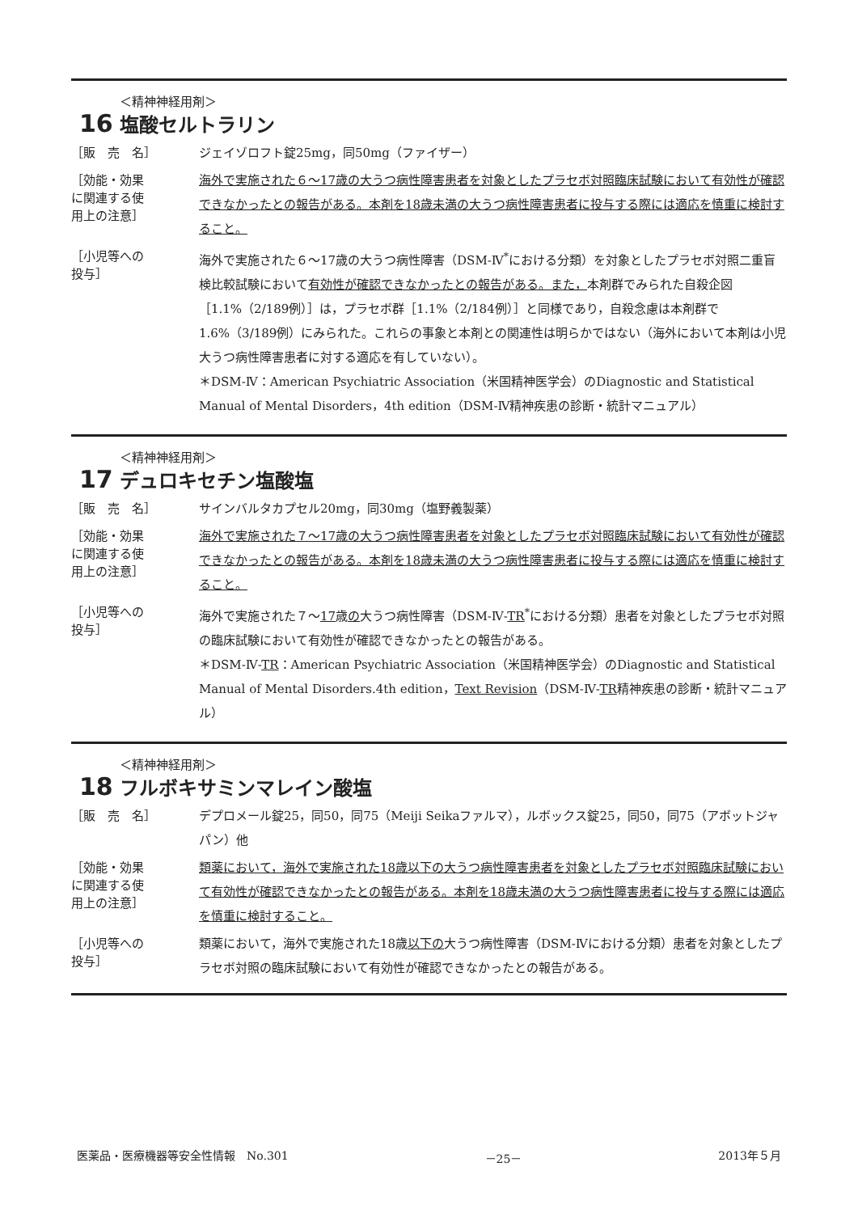16
＜精神神経用剤＞
塩酸セルトラリン
［販　売　名］
ジェイゾロフト錠25mg，同50mg（ファイザー）
［効能・効果
に関連する使
用上の注意］
海外で実施された６～17歳の大うつ病性障害患者を対象としたプラセボ対照臨床試験において有効性が確認できなかったとの報告がある。本剤を18歳未満の大うつ病性障害患者に投与する際には適応を慎重に検討すること。
［小児等への
投与］
海外で実施された６～17歳の大うつ病性障害（DSM-Ⅳ<sup>*</sup>における分類）を対象としたプラセボ対照二重盲検比較試験において有効性が確認できなかったとの報告がある。また，本剤群でみられた自殺企図［1.1%（2/189例）］は，プラセボ群［1.1%（2/184例）］と同様であり，自殺念慮は本剤群で1.6%（3/189例）にみられた。これらの事象と本剤との関連性は明らかではない（海外において本剤は小児大うつ病性障害患者に対する適応を有していない）。
＊DSM-Ⅳ：American Psychiatric Association（米国精神医学会）のDiagnostic and Statistical Manual of Mental Disorders，4th edition（DSM-Ⅳ精神疾患の診断・統計マニュアル）
17
＜精神神経用剤＞
デュロキセチン塩酸塩
［販　売　名］
サインバルタカプセル20mg，同30mg（塩野義製薬）
［効能・効果
に関連する使
用上の注意］
海外で実施された７～17歳の大うつ病性障害患者を対象としたプラセボ対照臨床試験において有効性が確認できなかったとの報告がある。本剤を18歳未満の大うつ病性障害患者に投与する際には適応を慎重に検討すること。
［小児等への
投与］
海外で実施された７～17歳の大うつ病性障害（DSM-Ⅳ-TR<sup>*</sup>における分類）患者を対象としたプラセボ対照の臨床試験において有効性が確認できなかったとの報告がある。
＊DSM-Ⅳ-TR：American Psychiatric Association（米国精神医学会）のDiagnostic and Statistical Manual of Mental Disorders.4th edition，Text Revision（DSM-Ⅳ-TR精神疾患の診断・統計マニュアル）
18
＜精神神経用剤＞
フルボキサミンマレイン酸塩
［販　売　名］
デプロメール錠25，同50，同75（Meiji Seikaファルマ），ルボックス錠25，同50，同75（アボットジャパン）他
［効能・効果
に関連する使
用上の注意］
類薬において，海外で実施された18歳以下の大うつ病性障害患者を対象としたプラセボ対照臨床試験において有効性が確認できなかったとの報告がある。本剤を18歳未満の大うつ病性障害患者に投与する際には適応を慎重に検討すること。
［小児等への
投与］
類薬において，海外で実施された18歳以下の大うつ病性障害（DSM-Ⅳにおける分類）患者を対象としたプラセボ対照の臨床試験において有効性が確認できなかったとの報告がある。
医薬品・医療機器等安全性情報　No.301 －25－ 2013年５月